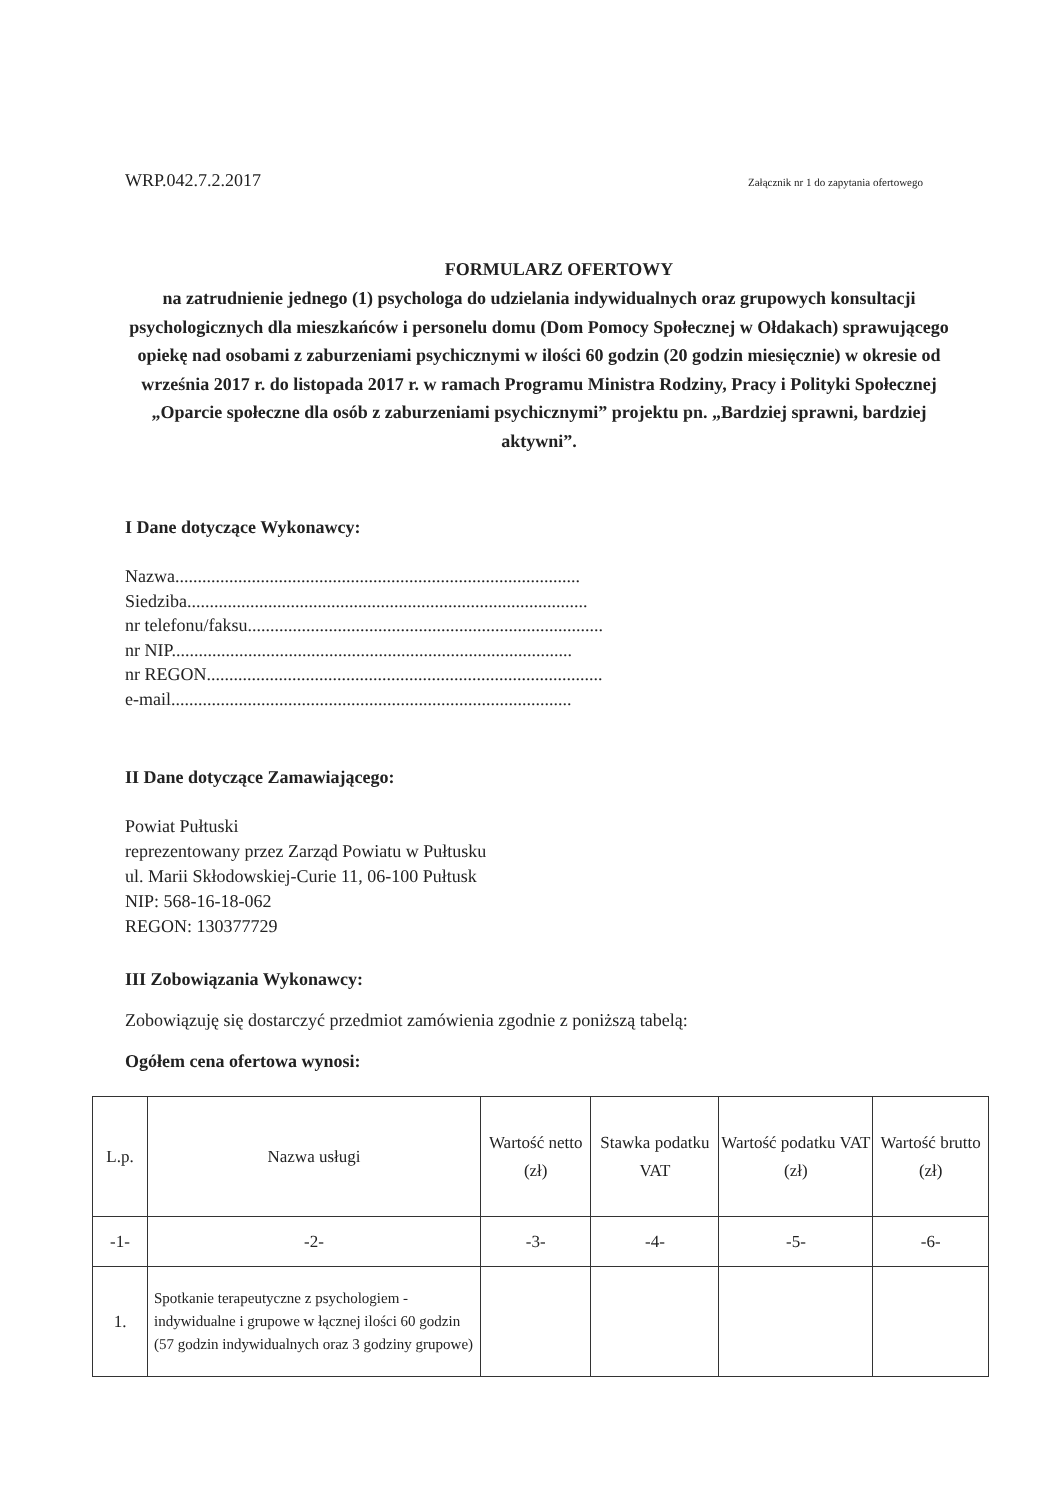WRP.042.7.2.2017 Załącznik nr 1 do zapytania ofertowego
FORMULARZ OFERTOWY
na zatrudnienie jednego (1) psychologa do udzielania indywidualnych oraz grupowych konsultacji psychologicznych dla mieszkańców i personelu domu (Dom Pomocy Społecznej w Ołdakach) sprawującego opiekę nad osobami z zaburzeniami psychicznymi w ilości 60 godzin (20 godzin miesięcznie) w okresie od września 2017 r. do listopada 2017 r. w ramach Programu Ministra Rodziny, Pracy i Polityki Społecznej „Oparcie społeczne dla osób z zaburzeniami psychicznymi” projektu pn. „Bardziej sprawni, bardziej aktywni”.
I Dane dotyczące Wykonawcy:
Nazwa..........................................................................................
Siedziba.........................................................................................
nr telefonu/faksu...............................................................................
nr NIP.........................................................................................
nr REGON........................................................................................
e-mail.........................................................................................
II Dane dotyczące Zamawiającego:
Powiat Pułtuski
reprezentowany przez Zarząd Powiatu w Pułtusku
ul. Marii Skłodowskiej-Curie 11, 06-100 Pułtusk
NIP: 568-16-18-062
REGON: 130377729
III Zobowiązania Wykonawcy:
Zobowiązuję się dostarczyć przedmiot zamówienia zgodnie z poniższą tabelą:
Ogółem cena ofertowa wynosi:
| L.p. | Nazwa usługi | Wartość netto (zł) | Stawka podatku VAT | Wartość podatku VAT (zł) | Wartość brutto (zł) |
| --- | --- | --- | --- | --- | --- |
| -1- | -2- | -3- | -4- | -5- | -6- |
| 1. | Spotkanie terapeutyczne z psychologiem - indywidualne i grupowe w łącznej ilości 60 godzin (57 godzin indywidualnych oraz 3 godziny grupowe) | | | | |